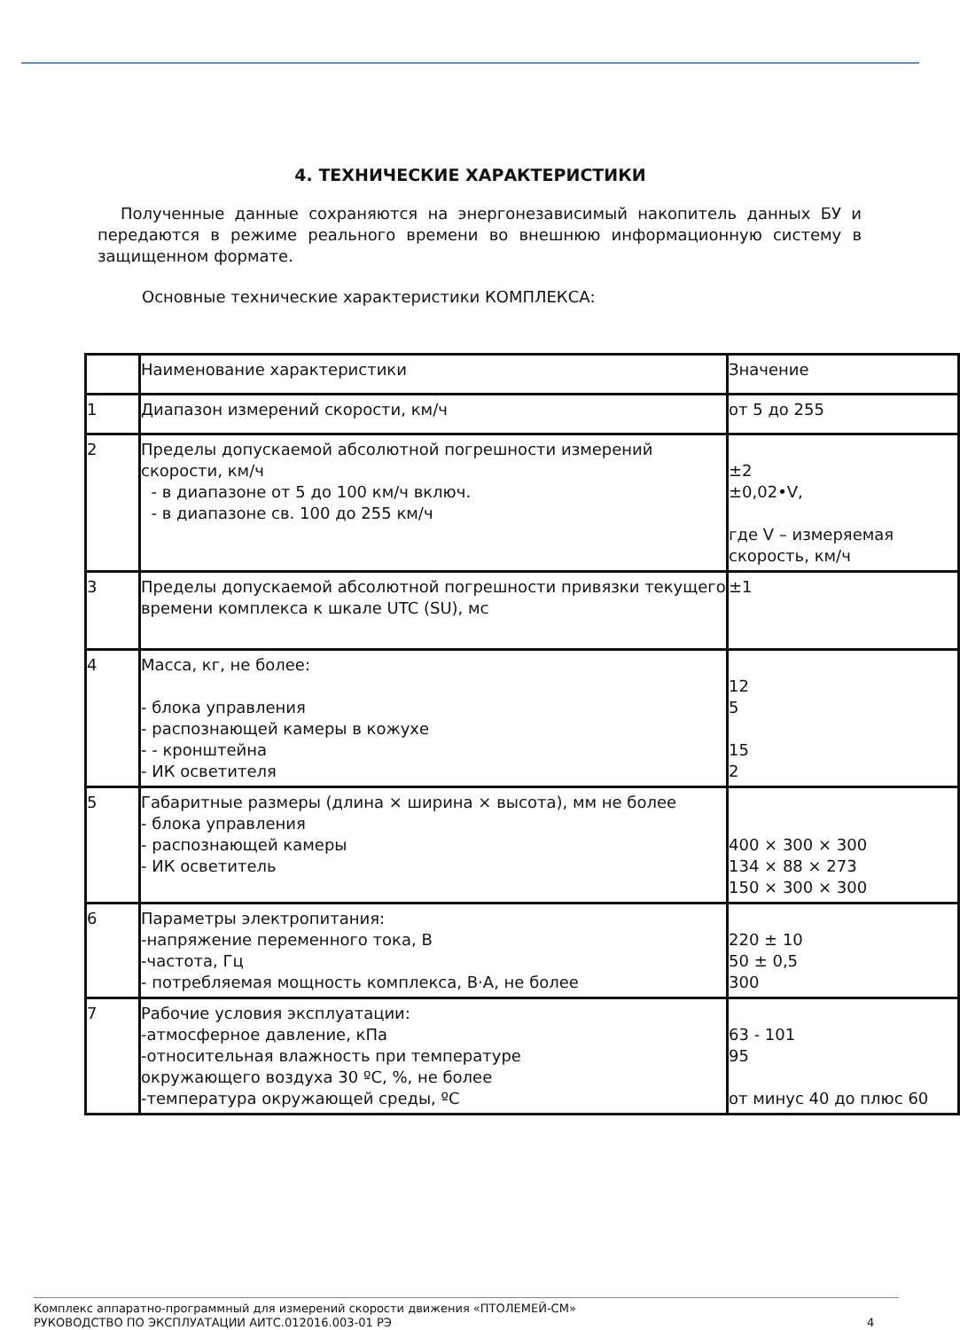4. ТЕХНИЧЕСКИЕ ХАРАКТЕРИСТИКИ
Полученные данные сохраняются на энергонезависимый накопитель данных БУ и передаются в режиме реального времени во внешнюю информационную систему в защищенном формате.
Основные технические характеристики КОМПЛЕКСА:
| | Наименование характеристики | Значение |
| 1 | Диапазон измерений скорости, км/ч | от 5 до 255 |
| 2 | Пределы допускаемой абсолютной погрешности измерений скорости, км/ч - в диапазоне от 5 до 100 км/ч включ. - в диапазоне св. 100 до 255 км/ч | ±2 ±0,02•V, где V – измеряемая скорость, км/ч |
| 3 | Пределы допускаемой абсолютной погрешности привязки текущего времени комплекса к шкале UTC (SU), мс | ±1 |
| 4 | Масса, кг, не более: - блока управления - распознающей камеры в кожухе - - кронштейна - ИК осветителя | 12 5 15 2 |
| 5 | Габаритные размеры (длина × ширина × высота), мм не более - блока управления - распознающей камеры - ИК осветитель | 400 × 300 × 300 134 × 88 × 273 150 × 300 × 300 |
| 6 | Параметры электропитания: -напряжение переменного тока, В -частота, Гц - потребляемая мощность комплекса, В·А, не более | 220 ± 10 50 ± 0,5 300 |
| 7 | Рабочие условия эксплуатации: -атмосферное давление, кПа -относительная влажность при температуре окружающего воздуха 30 ºС, %, не более -температура окружающей среды, ºС | 63 - 101 95 от минус 40 до плюс 60 |
Комплекс аппаратно-программный для измерений скорости движения «ПТОЛЕМЕЙ-СМ»
РУКОВОДСТВО ПО ЭКСПЛУАТАЦИИ АИТС.012016.003-01 РЭ
4